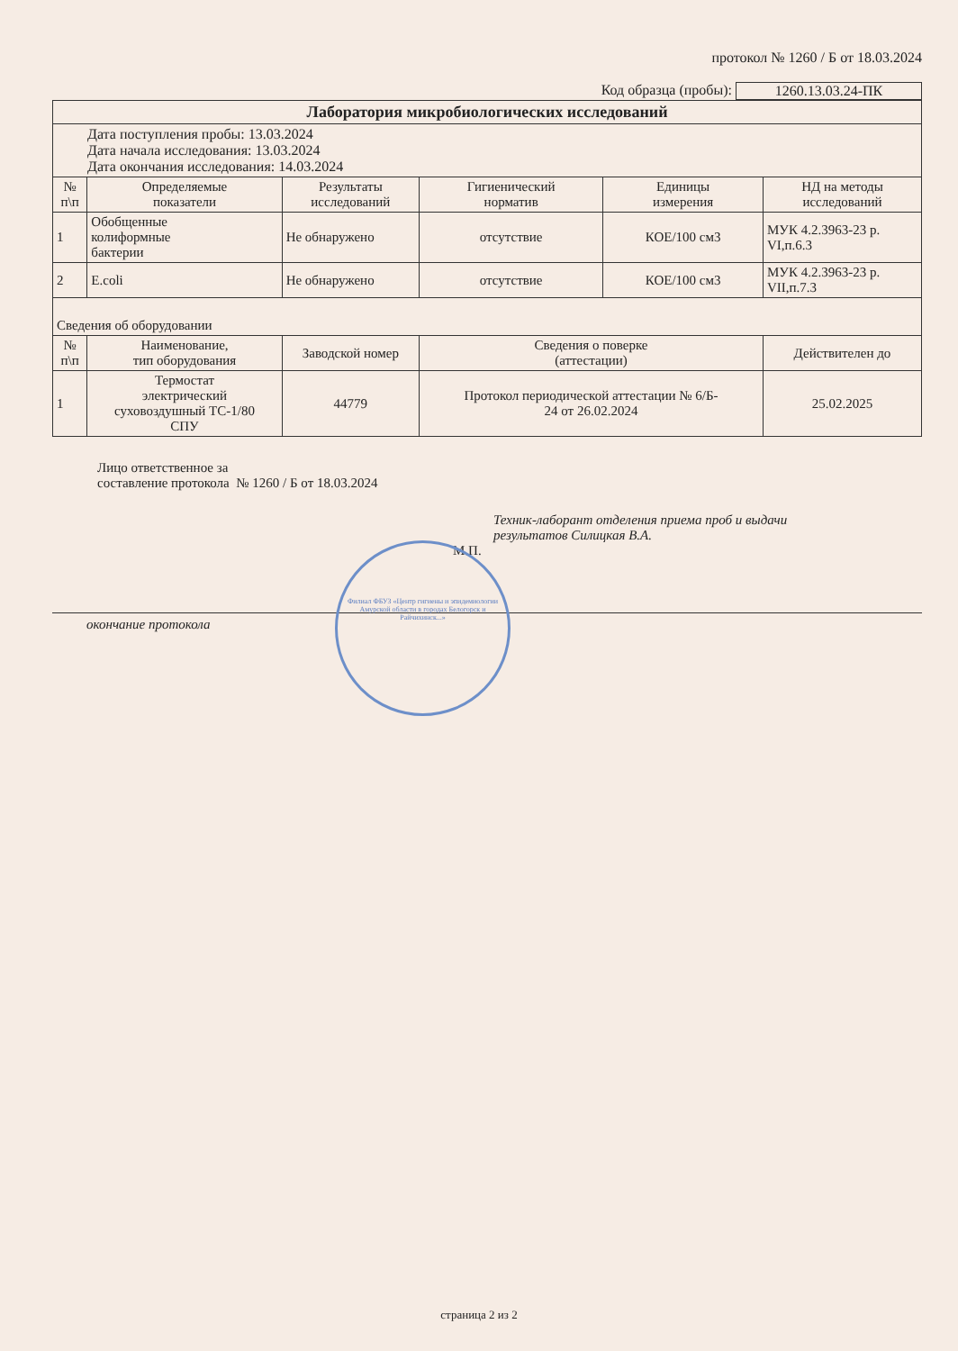протокол № 1260 / Б от 18.03.2024
Код образца (пробы): 1260.13.03.24-ПК
| Лаборатория микробиологических исследований | | | | | |
| Дата поступления пробы: 13.03.2024 Дата начала исследования: 13.03.2024 Дата окончания исследования: 14.03.2024 | | | | | |
| № п\п | Определяемые показатели | Результаты исследований | Гигиенический норматив | Единицы измерения | НД на методы исследований |
| 1 | Обобщенные колиформные бактерии | Не обнаружено | отсутствие | КОЕ/100 см3 | МУК 4.2.3963-23 р. VI,п.6.3 |
| 2 | E.coli | Не обнаружено | отсутствие | КОЕ/100 см3 | МУК 4.2.3963-23 р. VII,п.7.3 |
| Сведения об оборудовании | | | | | |
| № п\п | Наименование, тип оборудования | Заводской номер | Сведения о поверке (аттестации) | | Действителен до |
| 1 | Термостат электрический суховоздушный ТС-1/80 СПУ | 44779 | Протокол периодической аттестации № 6/Б- 24 от 26.02.2024 | | 25.02.2025 |
Лицо ответственное за
составление протокола № 1260 / Б от 18.03.2024
Техник-лаборант отделения приема проб и выдачи
результатов Силицкая В.А.
М.П.
окончание протокола
Филиал ФБУЗ «Центр гигиены и эпидемиологии Амурской области в городах Белогорск и Райчихинск...»
страница 2 из 2